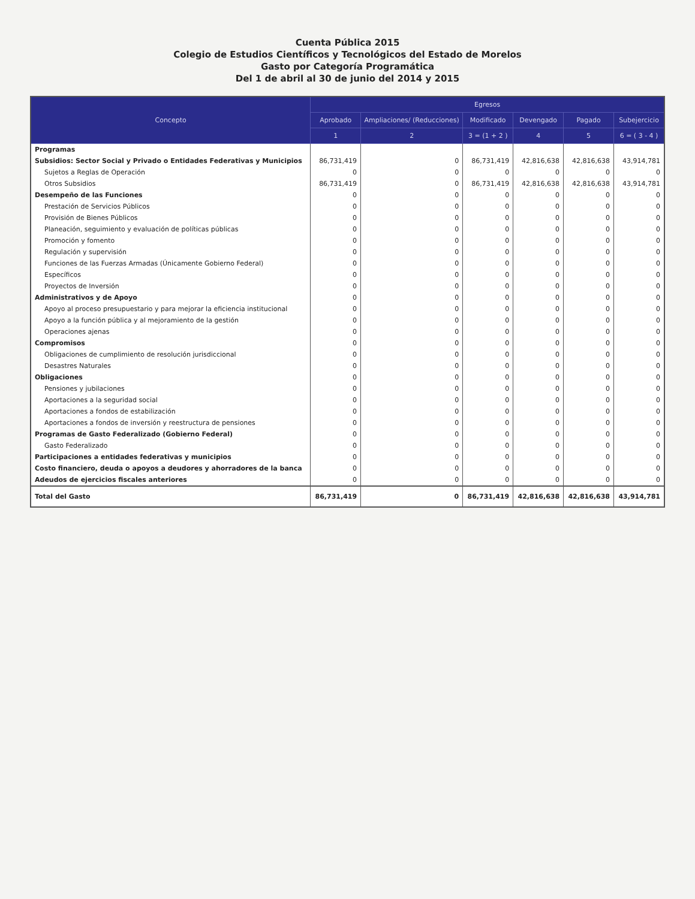Cuenta Pública 2015
Colegio de Estudios Científicos y Tecnológicos del Estado de Morelos
Gasto por Categoría Programática
Del 1 de abril al 30 de junio del 2014 y 2015
| Concepto | Egresos | | | | | |
| --- | --- | --- | --- | --- | --- | --- |
| | Aprobado | Ampliaciones/ (Reducciones) | Modificado | Devengado | Pagado | Subejercicio |
| | 1 | 2 | 3 = (1 + 2 ) | 4 | 5 | 6 = ( 3 - 4 ) |
| Programas | | | | | | |
| Subsidios: Sector Social y Privado o Entidades Federativas y Municipios | 86,731,419 | 0 | 86,731,419 | 42,816,638 | 42,816,638 | 43,914,781 |
| Sujetos a Reglas de Operación | 0 | 0 | 0 | 0 | 0 | 0 |
| Otros Subsidios | 86,731,419 | 0 | 86,731,419 | 42,816,638 | 42,816,638 | 43,914,781 |
| Desempeño de las Funciones | 0 | 0 | 0 | 0 | 0 | 0 |
| Prestación de Servicios Públicos | 0 | 0 | 0 | 0 | 0 | 0 |
| Provisión de Bienes Públicos | 0 | 0 | 0 | 0 | 0 | 0 |
| Planeación, seguimiento y evaluación de políticas públicas | 0 | 0 | 0 | 0 | 0 | 0 |
| Promoción y fomento | 0 | 0 | 0 | 0 | 0 | 0 |
| Regulación y supervisión | 0 | 0 | 0 | 0 | 0 | 0 |
| Funciones de las Fuerzas Armadas (Únicamente Gobierno Federal) | 0 | 0 | 0 | 0 | 0 | 0 |
| Específicos | 0 | 0 | 0 | 0 | 0 | 0 |
| Proyectos de Inversión | 0 | 0 | 0 | 0 | 0 | 0 |
| Administrativos y de Apoyo | 0 | 0 | 0 | 0 | 0 | 0 |
| Apoyo al proceso presupuestario y para mejorar la eficiencia institucional | 0 | 0 | 0 | 0 | 0 | 0 |
| Apoyo a la función pública y al mejoramiento de la gestión | 0 | 0 | 0 | 0 | 0 | 0 |
| Operaciones ajenas | 0 | 0 | 0 | 0 | 0 | 0 |
| Compromisos | 0 | 0 | 0 | 0 | 0 | 0 |
| Obligaciones de cumplimiento de resolución jurisdiccional | 0 | 0 | 0 | 0 | 0 | 0 |
| Desastres Naturales | 0 | 0 | 0 | 0 | 0 | 0 |
| Obligaciones | 0 | 0 | 0 | 0 | 0 | 0 |
| Pensiones y jubilaciones | 0 | 0 | 0 | 0 | 0 | 0 |
| Aportaciones a la seguridad social | 0 | 0 | 0 | 0 | 0 | 0 |
| Aportaciones a fondos de estabilización | 0 | 0 | 0 | 0 | 0 | 0 |
| Aportaciones a fondos de inversión y reestructura de pensiones | 0 | 0 | 0 | 0 | 0 | 0 |
| Programas de Gasto Federalizado (Gobierno Federal) | 0 | 0 | 0 | 0 | 0 | 0 |
| Gasto Federalizado | 0 | 0 | 0 | 0 | 0 | 0 |
| Participaciones a entidades federativas y municipios | 0 | 0 | 0 | 0 | 0 | 0 |
| Costo financiero, deuda o apoyos a deudores y ahorradores de la banca | 0 | 0 | 0 | 0 | 0 | 0 |
| Adeudos de ejercicios fiscales anteriores | 0 | 0 | 0 | 0 | 0 | 0 |
| Total del Gasto | 86,731,419 | 0 | 86,731,419 | 42,816,638 | 42,816,638 | 43,914,781 |